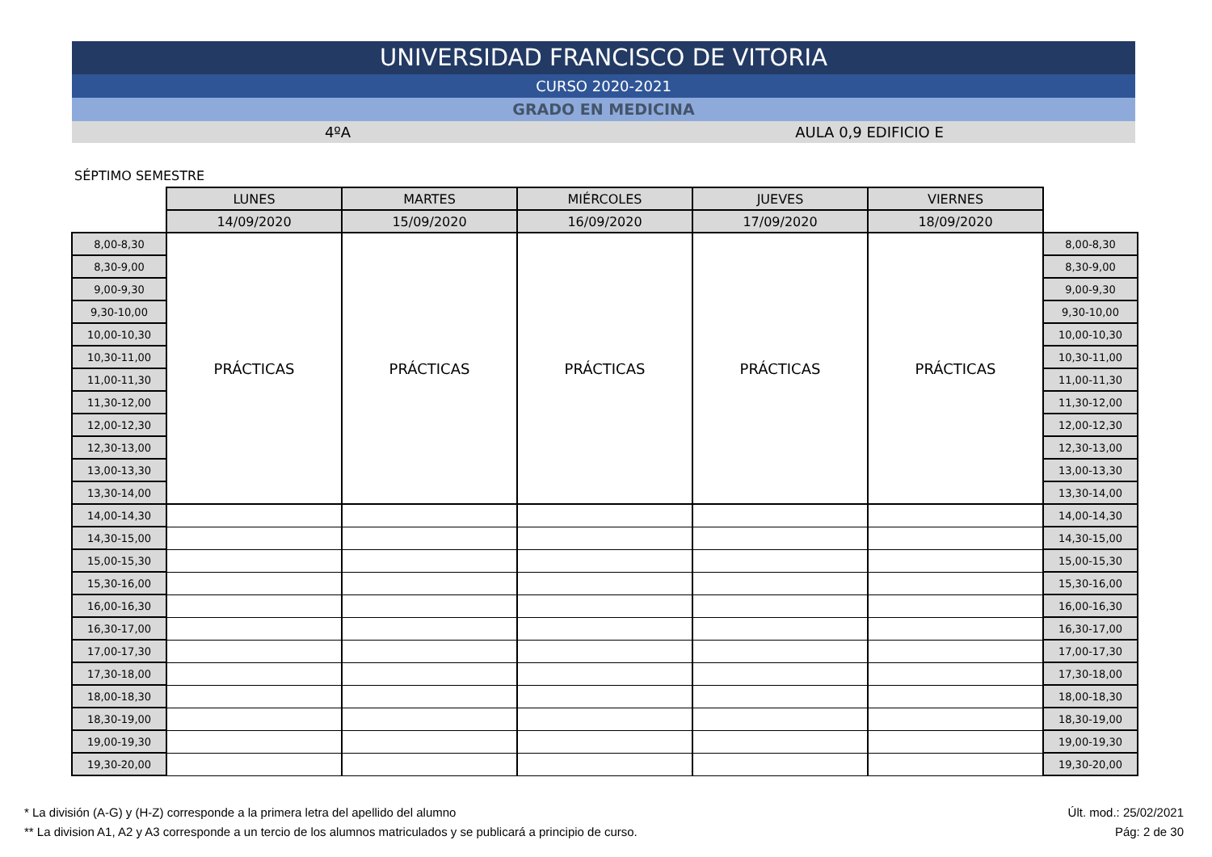UNIVERSIDAD FRANCISCO DE VITORIA
CURSO 2020-2021
GRADO EN MEDICINA
4ºA AULA 0,9 EDIFICIO E
SÉPTIMO SEMESTRE
| | LUNES | MARTES | MIÉRCOLES | JUEVES | VIERNES | |
| | 14/09/2020 | 15/09/2020 | 16/09/2020 | 17/09/2020 | 18/09/2020 | |
| 8,00-8,30 | PRÁCTICAS | PRÁCTICAS | PRÁCTICAS | PRÁCTICAS | PRÁCTICAS | 8,00-8,30 |
| 8,30-9,00 | | | | | | 8,30-9,00 |
| 9,00-9,30 | | | | | | 9,00-9,30 |
| 9,30-10,00 | | | | | | 9,30-10,00 |
| 10,00-10,30 | | | | | | 10,00-10,30 |
| 10,30-11,00 | | | | | | 10,30-11,00 |
| 11,00-11,30 | | | | | | 11,00-11,30 |
| 11,30-12,00 | | | | | | 11,30-12,00 |
| 12,00-12,30 | | | | | | 12,00-12,30 |
| 12,30-13,00 | | | | | | 12,30-13,00 |
| 13,00-13,30 | | | | | | 13,00-13,30 |
| 13,30-14,00 | | | | | | 13,30-14,00 |
| 14,00-14,30 | | | | | | 14,00-14,30 |
| 14,30-15,00 | | | | | | 14,30-15,00 |
| 15,00-15,30 | | | | | | 15,00-15,30 |
| 15,30-16,00 | | | | | | 15,30-16,00 |
| 16,00-16,30 | | | | | | 16,00-16,30 |
| 16,30-17,00 | | | | | | 16,30-17,00 |
| 17,00-17,30 | | | | | | 17,00-17,30 |
| 17,30-18,00 | | | | | | 17,30-18,00 |
| 18,00-18,30 | | | | | | 18,00-18,30 |
| 18,30-19,00 | | | | | | 18,30-19,00 |
| 19,00-19,30 | | | | | | 19,00-19,30 |
| 19,30-20,00 | | | | | | 19,30-20,00 |
* La división (A-G) y (H-Z) corresponde a la primera letra del apellido del alumno Últ. mod.: 25/02/2021
** La division A1, A2 y A3 corresponde a un tercio de los alumnos matriculados y se publicará a principio de curso. Pág: 2 de 30